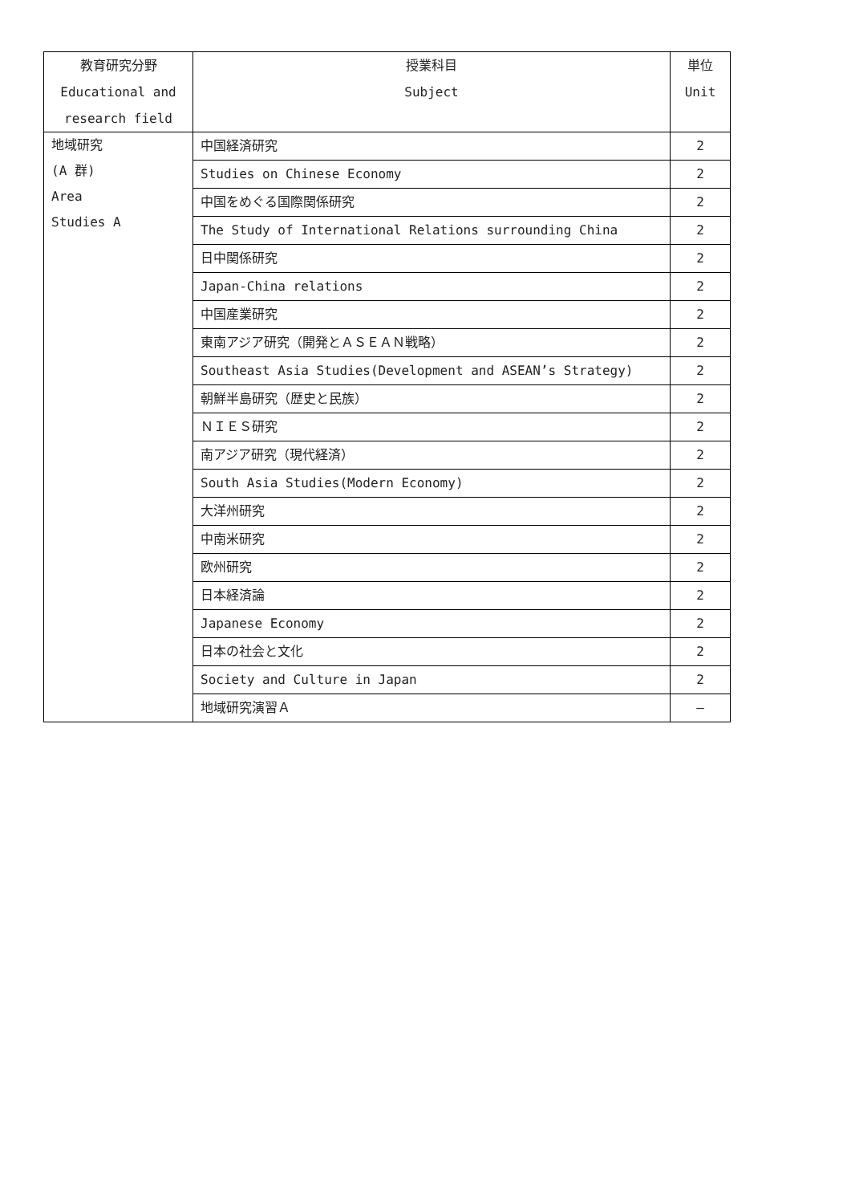| 教育研究分野 Educational and research field | 授業科目 Subject | 単位 Unit |
| --- | --- | --- |
| 地域研究 (A 群) Area Studies A | 中国経済研究 | 2 |
| | Studies on Chinese Economy | 2 |
| | 中国をめぐる国際関係研究 | 2 |
| | The Study of International Relations surrounding China | 2 |
| | 日中関係研究 | 2 |
| | Japan-China relations | 2 |
| | 中国産業研究 | 2 |
| | 東南アジア研究（開発とＡＳＥＡＮ戦略） | 2 |
| | Southeast Asia Studies(Development and ASEAN’s Strategy) | 2 |
| | 朝鮮半島研究（歴史と民族） | 2 |
| | ＮＩＥＳ研究 | 2 |
| | 南アジア研究（現代経済） | 2 |
| | South Asia Studies(Modern Economy) | 2 |
| | 大洋州研究 | 2 |
| | 中南米研究 | 2 |
| | 欧州研究 | 2 |
| | 日本経済論 | 2 |
| | Japanese Economy | 2 |
| | 日本の社会と文化 | 2 |
| | Society and Culture in Japan | 2 |
| | 地域研究演習Ａ | — |